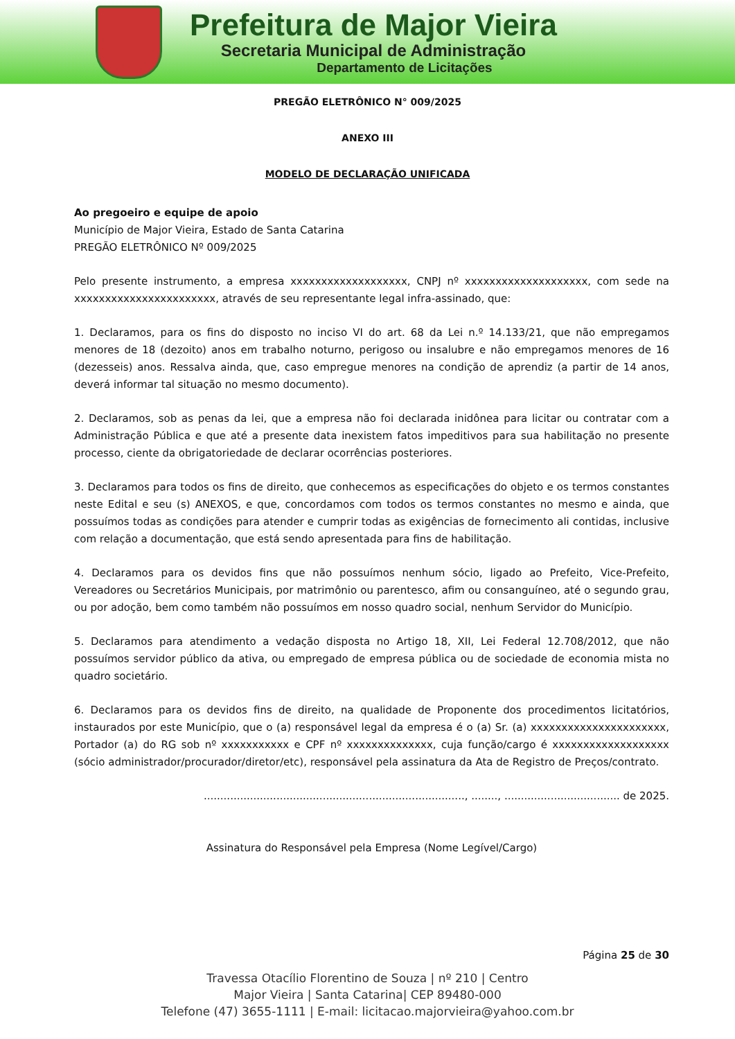Prefeitura de Major Vieira
Secretaria Municipal de Administração
Departamento de Licitações
PREGÃO ELETRÔNICO N° 009/2025
ANEXO III
MODELO DE DECLARAÇÃO UNIFICADA
Ao pregoeiro e equipe de apoio
Município de Major Vieira, Estado de Santa Catarina
PREGÃO ELETRÔNICO Nº 009/2025
Pelo presente instrumento, a empresa xxxxxxxxxxxxxxxxxxx, CNPJ nº xxxxxxxxxxxxxxxxxxxx, com sede na xxxxxxxxxxxxxxxxxxxxxxx, através de seu representante legal infra-assinado, que:
1. Declaramos, para os fins do disposto no inciso VI do art. 68 da Lei n.º 14.133/21, que não empregamos menores de 18 (dezoito) anos em trabalho noturno, perigoso ou insalubre e não empregamos menores de 16 (dezesseis) anos. Ressalva ainda, que, caso empregue menores na condição de aprendiz (a partir de 14 anos, deverá informar tal situação no mesmo documento).
2. Declaramos, sob as penas da lei, que a empresa não foi declarada inidônea para licitar ou contratar com a Administração Pública e que até a presente data inexistem fatos impeditivos para sua habilitação no presente processo, ciente da obrigatoriedade de declarar ocorrências posteriores.
3. Declaramos para todos os fins de direito, que conhecemos as especificações do objeto e os termos constantes neste Edital e seu (s) ANEXOS, e que, concordamos com todos os termos constantes no mesmo e ainda, que possuímos todas as condições para atender e cumprir todas as exigências de fornecimento ali contidas, inclusive com relação a documentação, que está sendo apresentada para fins de habilitação.
4. Declaramos para os devidos fins que não possuímos nenhum sócio, ligado ao Prefeito, Vice-Prefeito, Vereadores ou Secretários Municipais, por matrimônio ou parentesco, afim ou consanguíneo, até o segundo grau, ou por adoção, bem como também não possuímos em nosso quadro social, nenhum Servidor do Município.
5. Declaramos para atendimento a vedação disposta no Artigo 18, XII, Lei Federal 12.708/2012, que não possuímos servidor público da ativa, ou empregado de empresa pública ou de sociedade de economia mista no quadro societário.
6. Declaramos para os devidos fins de direito, na qualidade de Proponente dos procedimentos licitatórios, instaurados por este Município, que o (a) responsável legal da empresa é o (a) Sr. (a) xxxxxxxxxxxxxxxxxxxxxx, Portador (a) do RG sob nº xxxxxxxxxxx e CPF nº xxxxxxxxxxxxxx, cuja função/cargo é xxxxxxxxxxxxxxxxxxx (sócio administrador/procurador/diretor/etc), responsável pela assinatura da Ata de Registro de Preços/contrato.
..............................................................................., ........, ................................... de 2025.
Assinatura do Responsável pela Empresa (Nome Legível/Cargo)
Página 25 de 30
Travessa Otacílio Florentino de Souza | nº 210 | Centro
Major Vieira | Santa Catarina| CEP 89480-000
Telefone (47) 3655-1111 | E-mail: licitacao.majorvieira@yahoo.com.br